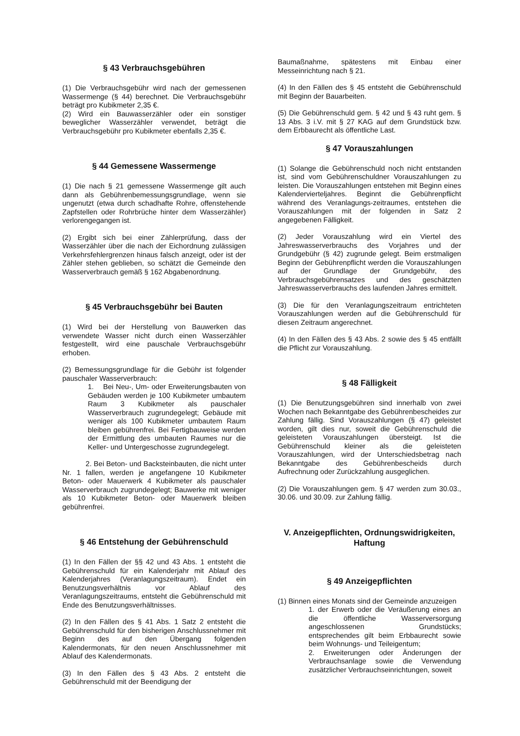§ 43 Verbrauchsgebühren
(1) Die Verbrauchsgebühr wird nach der gemessenen Wassermenge (§ 44) berechnet. Die Verbrauchsgebühr beträgt pro Kubikmeter 2,35 €.
(2) Wird ein Bauwasserzähler oder ein sonstiger beweglicher Wasserzähler verwendet, beträgt die Verbrauchsgebühr pro Kubikmeter ebenfalls 2,35 €.
§ 44 Gemessene Wassermenge
(1) Die nach § 21 gemessene Wassermenge gilt auch dann als Gebührenbemessungsgrundlage, wenn sie ungenutzt (etwa durch schadhafte Rohre, offenstehende Zapfstellen oder Rohrbrüche hinter dem Wasserzähler) verlorengegangen ist.
(2) Ergibt sich bei einer Zählerprüfung, dass der Wasserzähler über die nach der Eichordnung zulässigen Verkehrsfehlergrenzen hinaus falsch anzeigt, oder ist der Zähler stehen geblieben, so schätzt die Gemeinde den Wasserverbrauch gemäß § 162 Abgabenordnung.
§ 45 Verbrauchsgebühr bei Bauten
(1) Wird bei der Herstellung von Bauwerken das verwendete Wasser nicht durch einen Wasserzähler festgestellt, wird eine pauschale Verbrauchsgebühr erhoben.
(2) Bemessungsgrundlage für die Gebühr ist folgender pauschaler Wasserverbrauch:
1. Bei Neu-, Um- oder Erweiterungsbauten von Gebäuden werden je 100 Kubikmeter umbautem Raum 3 Kubikmeter als pauschaler Wasserverbrauch zugrundegelegt; Gebäude mit weniger als 100 Kubikmeter umbautem Raum bleiben gebührenfrei. Bei Fertigbauweise werden der Ermittlung des umbauten Raumes nur die Keller- und Untergeschosse zugrundegelegt.
2. Bei Beton- und Backsteinbauten, die nicht unter Nr. 1 fallen, werden je angefangene 10 Kubikmeter Beton- oder Mauerwerk 4 Kubikmeter als pauschaler Wasserverbrauch zugrundegelegt; Bauwerke mit weniger als 10 Kubikmeter Beton- oder Mauerwerk bleiben gebührenfrei.
§ 46 Entstehung der Gebührenschuld
(1) In den Fällen der §§ 42 und 43 Abs. 1 entsteht die Gebührenschuld für ein Kalenderjahr mit Ablauf des Kalenderjahres (Veranlagungszeitraum). Endet ein Benutzungsverhältnis vor Ablauf des Veranlagungszeitraums, entsteht die Gebührenschuld mit Ende des Benutzungsverhältnisses.
(2) In den Fällen des § 41 Abs. 1 Satz 2 entsteht die Gebührenschuld für den bisherigen Anschlussnehmer mit Beginn des auf den Übergang folgenden Kalendermonats, für den neuen Anschlussnehmer mit Ablauf des Kalendermonats.
(3) In den Fällen des § 43 Abs. 2 entsteht die Gebührenschuld mit der Beendigung der
Baumaßnahme, spätestens mit Einbau einer Messeinrichtung nach § 21.
(4) In den Fällen des § 45 entsteht die Gebührenschuld mit Beginn der Bauarbeiten.
(5) Die Gebührenschuld gem. § 42 und § 43 ruht gem. § 13 Abs. 3 i.V. mit § 27 KAG auf dem Grundstück bzw. dem Erbbaurecht als öffentliche Last.
§ 47 Vorauszahlungen
(1) Solange die Gebührenschuld noch nicht entstanden ist, sind vom Gebührenschuldner Vorauszahlungen zu leisten. Die Vorauszahlungen entstehen mit Beginn eines Kalendervierteljahres. Beginnt die Gebührenpflicht während des Veranlagungs-zeitraumes, entstehen die Vorauszahlungen mit der folgenden in Satz 2 angegebenen Fälligkeit.
(2) Jeder Vorauszahlung wird ein Viertel des Jahreswasserverbrauchs des Vorjahres und der Grundgebühr (§ 42) zugrunde gelegt. Beim erstmaligen Beginn der Gebührenpflicht werden die Vorauszahlungen auf der Grundlage der Grundgebühr, des Verbrauchsgebührensatzes und des geschätzten Jahreswasserverbrauchs des laufenden Jahres ermittelt.
(3) Die für den Veranlagungszeitraum entrichteten Vorauszahlungen werden auf die Gebührenschuld für diesen Zeitraum angerechnet.
(4) In den Fällen des § 43 Abs. 2 sowie des § 45 entfällt die Pflicht zur Vorauszahlung.
§ 48 Fälligkeit
(1) Die Benutzungsgebühren sind innerhalb von zwei Wochen nach Bekanntgabe des Gebührenbescheides zur Zahlung fällig. Sind Vorauszahlungen (§ 47) geleistet worden, gilt dies nur, soweit die Gebührenschuld die geleisteten Vorauszahlungen übersteigt. Ist die Gebührenschuld kleiner als die geleisteten Vorauszahlungen, wird der Unterschiedsbetrag nach Bekanntgabe des Gebührenbescheids durch Aufrechnung oder Zurückzahlung ausgeglichen.
(2) Die Vorauszahlungen gem. § 47 werden zum 30.03., 30.06. und 30.09. zur Zahlung fällig.
V. Anzeigepflichten, Ordnungswidrigkeiten, Haftung
§ 49 Anzeigepflichten
(1) Binnen eines Monats sind der Gemeinde anzuzeigen
1. der Erwerb oder die Veräußerung eines an die öffentliche Wasserversorgung angeschlossenen Grundstücks; entsprechendes gilt beim Erbbaurecht sowie beim Wohnungs- und Teileigentum;
2. Erweiterungen oder Änderungen der Verbrauchsanlage sowie die Verwendung zusätzlicher Verbrauchseinrichtungen, soweit